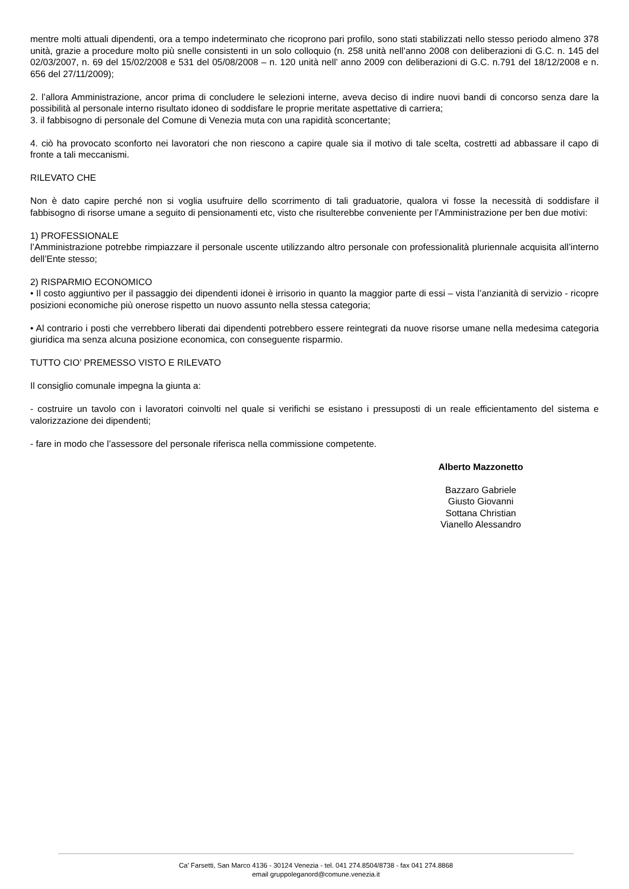mentre molti attuali dipendenti, ora a tempo indeterminato che ricoprono pari profilo, sono stati stabilizzati nello stesso periodo almeno 378 unità, grazie a procedure molto più snelle consistenti in un solo colloquio (n. 258 unità nell’anno 2008 con deliberazioni di G.C. n. 145 del 02/03/2007, n. 69 del 15/02/2008 e 531 del 05/08/2008 – n. 120 unità nell’ anno 2009 con deliberazioni di G.C. n.791 del 18/12/2008 e n. 656 del 27/11/2009);
2. l’allora Amministrazione, ancor prima di concludere le selezioni interne, aveva deciso di indire nuovi bandi di concorso senza dare la possibilità al personale interno risultato idoneo di soddisfare le proprie meritate aspettative di carriera;
3. il fabbisogno di personale del Comune di Venezia muta con una rapidità sconcertante;
4. ciò ha provocato sconforto nei lavoratori che non riescono a capire quale sia il motivo di tale scelta, costretti ad abbassare il capo di fronte a tali meccanismi.
RILEVATO CHE
Non è dato capire perché non si voglia usufruire dello scorrimento di tali graduatorie, qualora vi fosse la necessità di soddisfare il fabbisogno di risorse umane a seguito di pensionamenti etc, visto che risulterebbe conveniente per l’Amministrazione per ben due motivi:
1) PROFESSIONALE
l’Amministrazione potrebbe rimpiazzare il personale uscente utilizzando altro personale con professionalità pluriennale acquisita all’interno dell’Ente stesso;
2) RISPARMIO ECONOMICO
• Il costo aggiuntivo per il passaggio dei dipendenti idonei è irrisorio in quanto la maggior parte di essi – vista l’anzianità di servizio - ricopre posizioni economiche più onerose rispetto un nuovo assunto nella stessa categoria;
• Al contrario i posti che verrebbero liberati dai dipendenti potrebbero essere reintegrati da nuove risorse umane nella medesima categoria giuridica ma senza alcuna posizione economica, con conseguente risparmio.
TUTTO CIO’ PREMESSO VISTO E RILEVATO
Il consiglio comunale impegna la giunta a:
- costruire un tavolo con i lavoratori coinvolti nel quale si verifichi se esistano i pressuposti di un reale efficientamento del sistema e valorizzazione dei dipendenti;
- fare in modo che l’assessore del personale riferisca nella commissione competente.
Alberto Mazzonetto
Bazzaro Gabriele
Giusto Giovanni
Sottana Christian
Vianello Alessandro
Ca' Farsetti, San Marco 4136 - 30124 Venezia - tel. 041 274.8504/8738 - fax 041 274.8868
email gruppoleganord@comune.venezia.it